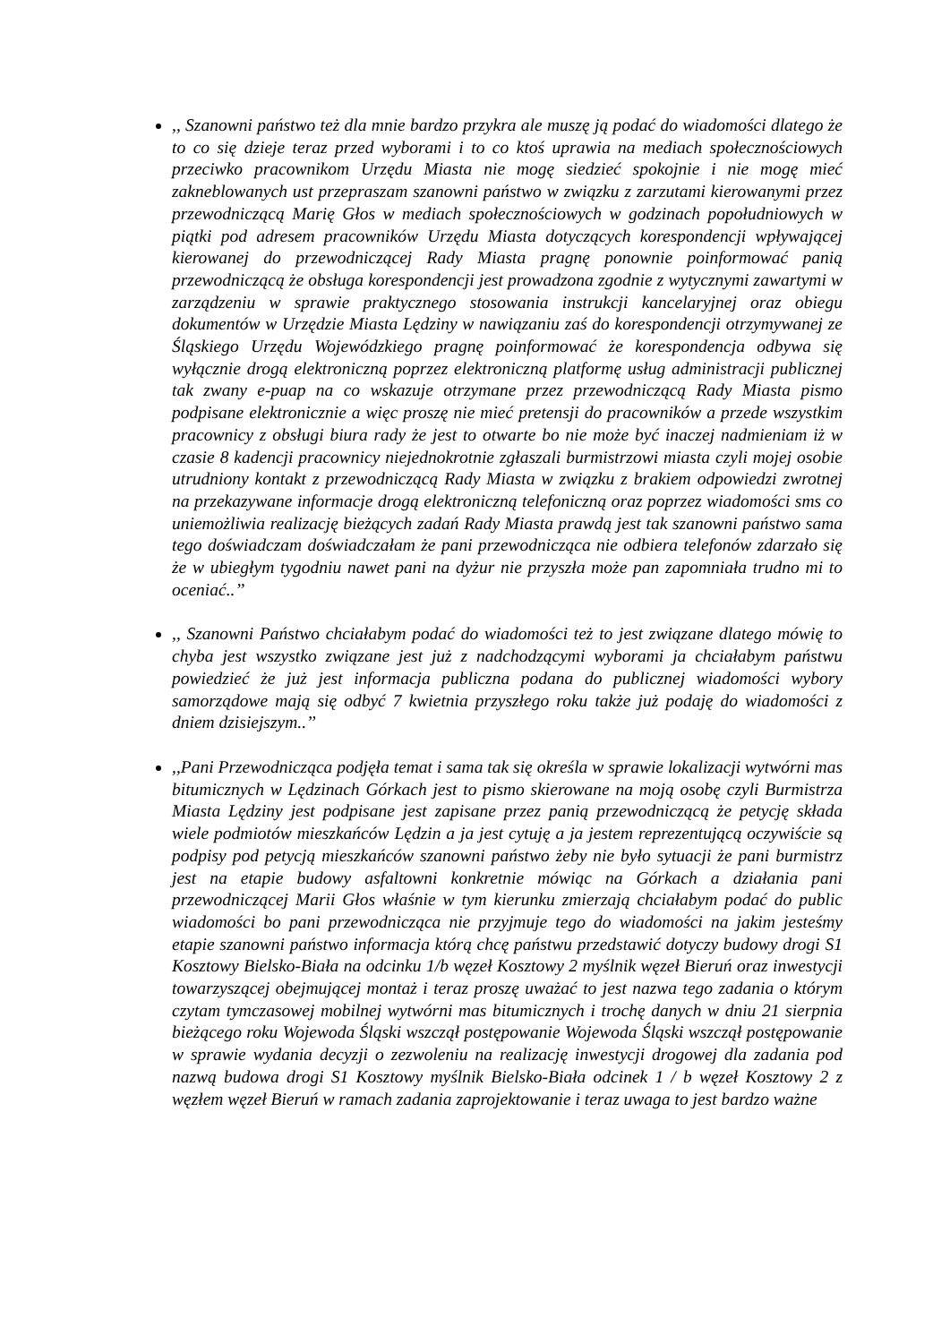,, Szanowni państwo też dla mnie bardzo przykra ale muszę ją podać do wiadomości dlatego że to co się dzieje teraz przed wyborami i to co ktoś uprawia na mediach społecznościowych przeciwko pracownikom Urzędu Miasta nie mogę siedzieć spokojnie i nie mogę mieć zakneblowanych ust przepraszam szanowni państwo w związku z zarzutami kierowanymi przez przewodniczącą Marię Głos w mediach społecznościowych w godzinach popołudniowych w piątki pod adresem pracowników Urzędu Miasta dotyczących korespondencji wpływającej kierowanej do przewodniczącej Rady Miasta pragnę ponownie poinformować panią przewodniczącą że obsługa korespondencji jest prowadzona zgodnie z wytycznymi zawartymi w zarządzeniu w sprawie praktycznego stosowania instrukcji kancelaryjnej oraz obiegu dokumentów w Urzędzie Miasta Lędziny w nawiązaniu zaś do korespondencji otrzymywanej ze Śląskiego Urzędu Wojewódzkiego pragnę poinformować że korespondencja odbywa się wyłącznie drogą elektroniczną poprzez elektroniczną platformę usług administracji publicznej tak zwany e-puap na co wskazuje otrzymane przez przewodniczącą Rady Miasta pismo podpisane elektronicznie a więc proszę nie mieć pretensji do pracowników a przede wszystkim pracownicy z obsługi biura rady że jest to otwarte bo nie może być inaczej nadmieniam iż w czasie 8 kadencji pracownicy niejednokrotnie zgłaszali burmistrzowi miasta czyli mojej osobie utrudniony kontakt z przewodniczącą Rady Miasta w związku z brakiem odpowiedzi zwrotnej na przekazywane informacje drogą elektroniczną telefoniczną oraz poprzez wiadomości sms co uniemożliwia realizację bieżących zadań Rady Miasta prawdą jest tak szanowni państwo sama tego doświadczam doświadczałam że pani przewodnicząca nie odbiera telefonów zdarzało się że w ubiegłym tygodniu nawet pani na dyżur nie przyszła może pan zapomniała trudno mi to oceniać..’’
,, Szanowni Państwo chciałabym podać do wiadomości też to jest związane dlatego mówię to chyba jest wszystko związane jest już z nadchodzącymi wyborami ja chciałabym państwu powiedzieć że już jest informacja publiczna podana do publicznej wiadomości wybory samorządowe mają się odbyć 7 kwietnia przyszłego roku także już podaję do wiadomości z dniem dzisiejszym..’’
,,Pani Przewodnicząca podjęła temat i sama tak się określa w sprawie lokalizacji wytwórni mas bitumicznych w Lędzinach Górkach jest to pismo skierowane na moją osobę czyli Burmistrza Miasta Lędziny jest podpisane jest zapisane przez panią przewodniczącą że petycję składa wiele podmiotów mieszkańców Lędzin a ja jest cytuję a ja jestem reprezentującą oczywiście są podpisy pod petycją mieszkańców szanowni państwo żeby nie było sytuacji że pani burmistrz jest na etapie budowy asfaltowni konkretnie mówiąc na Górkach a działania pani przewodniczącej Marii Głos właśnie w tym kierunku zmierzają chciałabym podać do public wiadomości bo pani przewodnicząca nie przyjmuje tego do wiadomości na jakim jesteśmy etapie szanowni państwo informacja którą chcę państwu przedstawić dotyczy budowy drogi S1 Kosztowy Bielsko-Biała na odcinku 1/b węzeł Kosztowy 2 myślnik węzeł Bieruń oraz inwestycji towarzyszącej obejmującej montaż i teraz proszę uważać to jest nazwa tego zadania o którym czytam tymczasowej mobilnej wytwórni mas bitumicznych i trochę danych w dniu 21 sierpnia bieżącego roku Wojewoda Śląski wszczął postępowanie Wojewoda Śląski wszczął postępowanie w sprawie wydania decyzji o zezwoleniu na realizację inwestycji drogowej dla zadania pod nazwą budowa drogi S1 Kosztowy myślnik Bielsko-Biała odcinek 1 / b węzeł Kosztowy 2 z węzłem węzeł Bieruń w ramach zadania zaprojektowanie i teraz uwaga to jest bardzo ważne